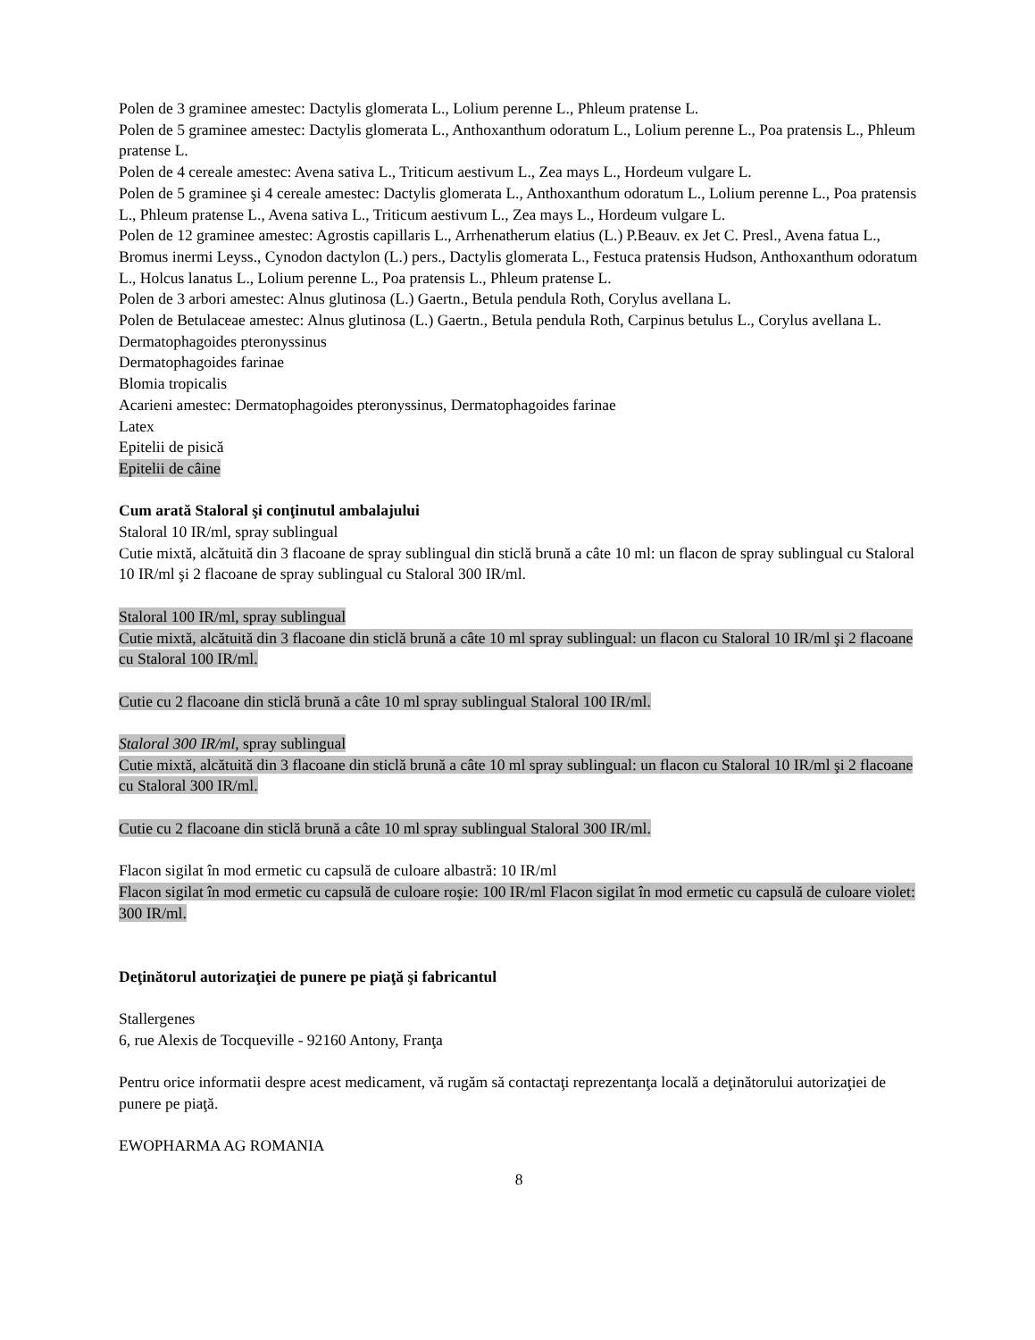Polen de 3 graminee amestec: Dactylis glomerata L., Lolium perenne L., Phleum pratense L.
Polen de 5 graminee amestec: Dactylis glomerata L., Anthoxanthum odoratum L., Lolium perenne L., Poa pratensis L., Phleum pratense L.
Polen de 4 cereale amestec: Avena sativa L., Triticum aestivum L., Zea mays L., Hordeum vulgare L.
Polen de 5 graminee şi 4 cereale amestec: Dactylis glomerata L., Anthoxanthum odoratum L., Lolium perenne L., Poa pratensis L., Phleum pratense L., Avena sativa L., Triticum aestivum L., Zea mays L., Hordeum vulgare L.
Polen de 12 graminee amestec: Agrostis capillaris L., Arrhenatherum elatius (L.) P.Beauv. ex Jet C. Presl., Avena fatua L., Bromus inermi Leyss., Cynodon dactylon (L.) pers., Dactylis glomerata L., Festuca pratensis Hudson, Anthoxanthum odoratum L., Holcus lanatus L., Lolium perenne L., Poa pratensis L., Phleum pratense L.
Polen de 3 arbori amestec: Alnus glutinosa (L.) Gaertn., Betula pendula Roth, Corylus avellana L.
Polen de Betulaceae amestec: Alnus glutinosa (L.) Gaertn., Betula pendula Roth, Carpinus betulus L., Corylus avellana L.
Dermatophagoides pteronyssinus
Dermatophagoides farinae
Blomia tropicalis
Acarieni amestec: Dermatophagoides pteronyssinus, Dermatophagoides farinae
Latex
Epitelii de pisică
Epitelii de câine
Cum arată Staloral şi conţinutul ambalajului
Staloral 10 IR/ml, spray sublingual
Cutie mixtă, alcătuită din 3 flacoane de spray sublingual din sticlă brună a câte 10 ml: un flacon de spray sublingual cu Staloral 10 IR/ml şi 2 flacoane de spray sublingual cu Staloral 300 IR/ml.
Staloral 100 IR/ml, spray sublingual
Cutie mixtă, alcătuită din 3 flacoane din sticlă brună a câte 10 ml spray sublingual: un flacon cu Staloral 10 IR/ml şi 2 flacoane cu Staloral 100 IR/ml.
Cutie cu 2 flacoane din sticlă brună a câte 10 ml spray sublingual Staloral 100 IR/ml.
Staloral 300 IR/ml, spray sublingual
Cutie mixtă, alcătuită din 3 flacoane din sticlă brună a câte 10 ml spray sublingual: un flacon cu Staloral 10 IR/ml şi 2 flacoane cu Staloral 300 IR/ml.
Cutie cu 2 flacoane din sticlă brună a câte 10 ml spray sublingual Staloral 300 IR/ml.
Flacon sigilat în mod ermetic cu capsulă de culoare albastră: 10 IR/ml
Flacon sigilat în mod ermetic cu capsulă de culoare roşie: 100 IR/ml Flacon sigilat în mod ermetic cu capsulă de culoare violet: 300 IR/ml.
Deţinătorul autorizaţiei de punere pe piaţă şi fabricantul
Stallergenes
6, rue Alexis de Tocqueville - 92160 Antony, Franţa
Pentru orice informatii despre acest medicament, vă rugăm să contactaţi reprezentanţa locală a deţinătorului autorizaţiei de punere pe piaţă.
EWOPHARMA AG ROMANIA
8